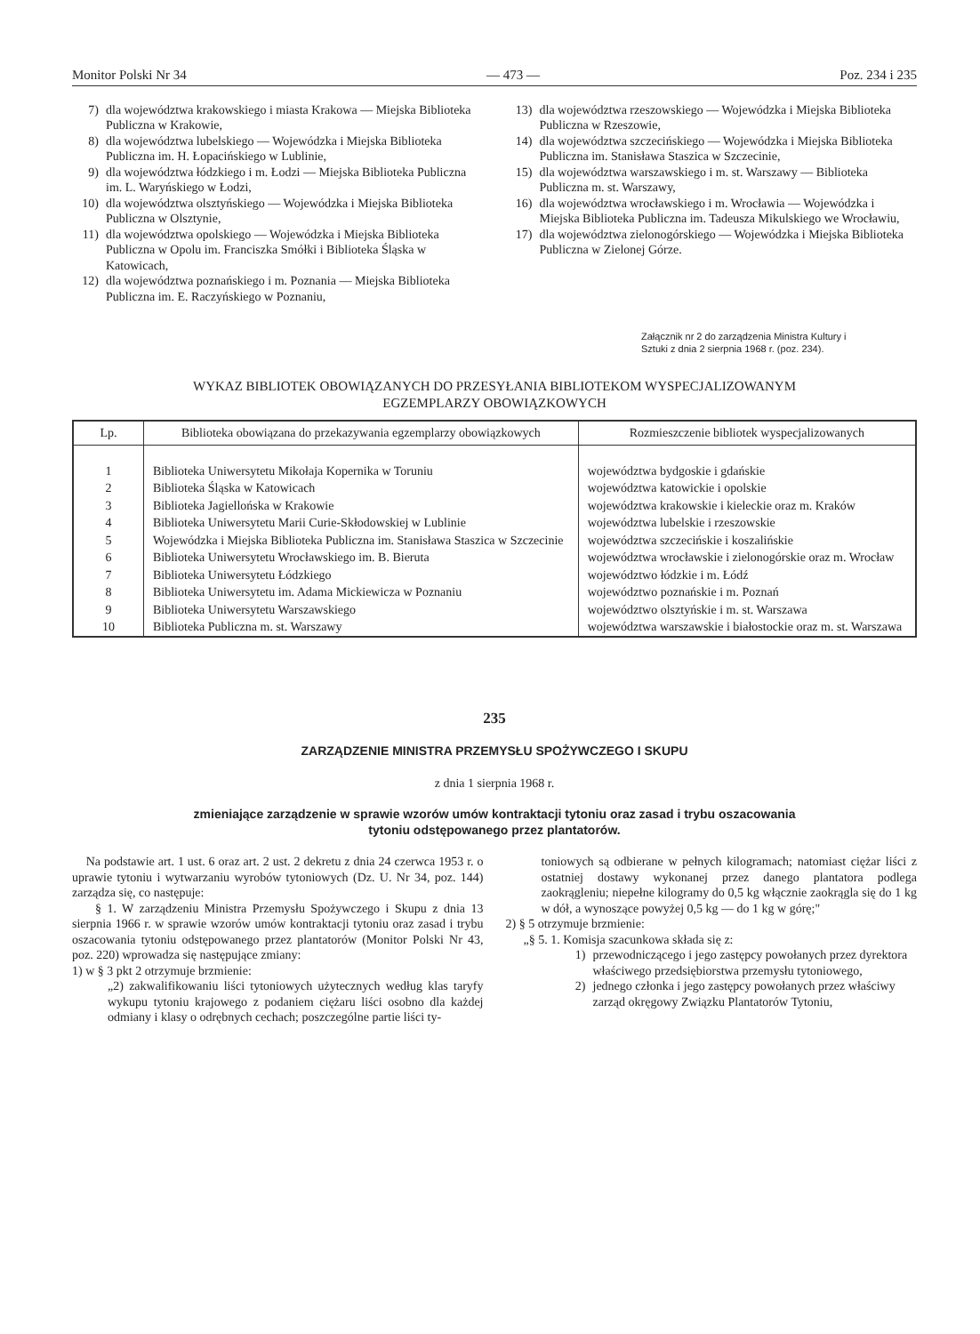Monitor Polski Nr 34 — 473 — Poz. 234 i 235
7) dla województwa krakowskiego i miasta Krakowa — Miejska Biblioteka Publiczna w Krakowie,
8) dla województwa lubelskiego — Wojewódzka i Miejska Biblioteka Publiczna im. H. Łopacińskiego w Lublinie,
9) dla województwa łódzkiego i m. Łodzi — Miejska Biblioteka Publiczna im. L. Waryńskiego w Łodzi,
10) dla województwa olsztyńskiego — Wojewódzka i Miejska Biblioteka Publiczna w Olsztynie,
11) dla województwa opolskiego — Wojewódzka i Miejska Biblioteka Publiczna w Opolu im. Franciszka Smółki i Biblioteka Śląska w Katowicach,
12) dla województwa poznańskiego i m. Poznania — Miejska Biblioteka Publiczna im. E. Raczyńskiego w Poznaniu,
13) dla województwa rzeszowskiego — Wojewódzka i Miejska Biblioteka Publiczna w Rzeszowie,
14) dla województwa szczecińskiego — Wojewódzka i Miejska Biblioteka Publiczna im. Stanisława Staszica w Szczecinie,
15) dla województwa warszawskiego i m. st. Warszawy — Biblioteka Publiczna m. st. Warszawy,
16) dla województwa wrocławskiego i m. Wrocławia — Wojewódzka i Miejska Biblioteka Publiczna im. Tadeusza Mikulskiego we Wrocławiu,
17) dla województwa zielonogórskiego — Wojewódzka i Miejska Biblioteka Publiczna w Zielonej Górze.
Załącznik nr 2 do zarządzenia Ministra Kultury i Sztuki z dnia 2 sierpnia 1968 r. (poz. 234).
WYKAZ BIBLIOTEK OBOWIĄZANYCH DO PRZESYŁANIA BIBLIOTEKOM WYSPECJALIZOWANYM
EGZEMPLARZY OBOWIĄZKOWYCH
| Lp. | Biblioteka obowiązana do przekazywania egzemplarzy obowiązkowych | Rozmieszczenie bibliotek wyspecjalizowanych |
| --- | --- | --- |
| 1 | Biblioteka Uniwersytetu Mikołaja Kopernika w Toruniu | województwa bydgoskie i gdańskie |
| 2 | Biblioteka Śląska w Katowicach | województwa katowickie i opolskie |
| 3 | Biblioteka Jagiellońska w Krakowie | województwa krakowskie i kieleckie oraz m. Kraków |
| 4 | Biblioteka Uniwersytetu Marii Curie-Skłodowskiej w Lublinie | województwa lubelskie i rzeszowskie |
| 5 | Wojewódzka i Miejska Biblioteka Publiczna im. Stanisława Staszica w Szczecinie | województwa szczecińskie i koszalińskie |
| 6 | Biblioteka Uniwersytetu Wrocławskiego im. B. Bieruta | województwa wrocławskie i zielonogórskie oraz m. Wrocław |
| 7 | Biblioteka Uniwersytetu Łódzkiego | województwo łódzkie i m. Łódź |
| 8 | Biblioteka Uniwersytetu im. Adama Mickiewicza w Poznaniu | województwo poznańskie i m. Poznań |
| 9 | Biblioteka Uniwersytetu Warszawskiego | województwo olsztyńskie i m. st. Warszawa |
| 10 | Biblioteka Publiczna m. st. Warszawy | województwa warszawskie i białostockie oraz m. st. Warszawa |
235
ZARZĄDZENIE MINISTRA PRZEMYSŁU SPOŻYWCZEGO I SKUPU
z dnia 1 sierpnia 1968 r.
zmieniające zarządzenie w sprawie wzorów umów kontraktacji tytoniu oraz zasad i trybu oszacowania
tytoniu odstępowanego przez plantatorów.
Na podstawie art. 1 ust. 6 oraz art. 2 ust. 2 dekretu z dnia 24 czerwca 1953 r. o uprawie tytoniu i wytwarzaniu wyrobów tytoniowych (Dz. U. Nr 34, poz. 144) zarządza się, co następuje:
§ 1. W zarządzeniu Ministra Przemysłu Spożywczego i Skupu z dnia 13 sierpnia 1966 r. w sprawie wzorów umów kontraktacji tytoniu oraz zasad i trybu oszacowania tytoniu odstępowanego przez plantatorów (Monitor Polski Nr 43, poz. 220) wprowadza się następujące zmiany:
1) w § 3 pkt 2 otrzymuje brzmienie:
„2) zakwalifikowaniu liści tytoniowych użytecznych według klas taryfy wykupu tytoniu krajowego z podaniem ciężaru liści osobno dla każdej odmiany i klasy o odrębnych cechach; poszczególne partie liści ty-
toniowych są odbierane w pełnych kilogramach; natomiast ciężar liści z ostatniej dostawy wykonanej przez danego plantatora podlega zaokrągleniu; niepełne kilogramy do 0,5 kg włącznie zaokrągla się do 1 kg w dół, a wynoszące powyżej 0,5 kg — do 1 kg w górę;"
2) § 5 otrzymuje brzmienie:
„§ 5. 1. Komisja szacunkowa składa się z:
1) przewodniczącego i jego zastępcy powołanych przez dyrektora właściwego przedsiębiorstwa przemysłu tytoniowego,
2) jednego członka i jego zastępcy powołanych przez właściwy zarząd okręgowy Związku Plantatorów Tytoniu,